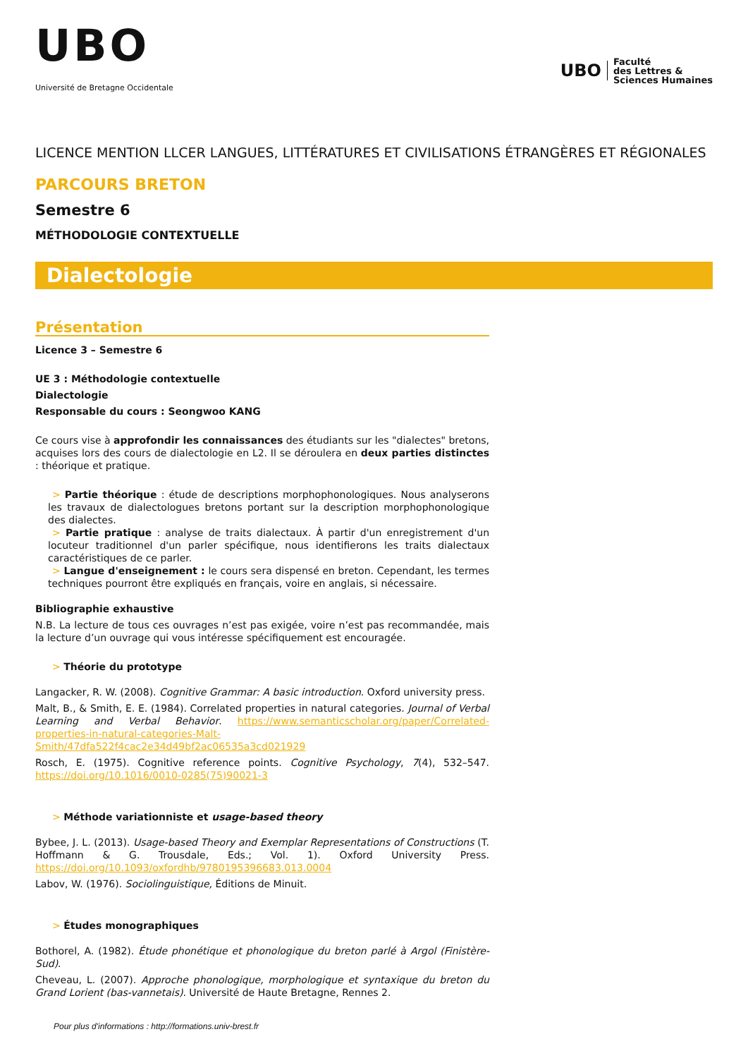UBO
Université de Bretagne Occidentale
UBO
Faculté
des Lettres &
Sciences Humaines
LICENCE MENTION LLCER LANGUES, LITTÉRATURES ET CIVILISATIONS ÉTRANGÈRES ET RÉGIONALES
PARCOURS BRETON
Semestre 6
MÉTHODOLOGIE CONTEXTUELLE
Dialectologie
Présentation
Licence 3 – Semestre 6
UE 3 : Méthodologie contextuelle
Dialectologie
Responsable du cours : Seongwoo KANG
Ce cours vise à approfondir les connaissances des étudiants sur les "dialectes" bretons, acquises lors des cours de dialectologie en L2. Il se déroulera en deux parties distinctes : théorique et pratique.
> Partie théorique : étude de descriptions morphophonologiques. Nous analyserons les travaux de dialectologues bretons portant sur la description morphophonologique des dialectes.
> Partie pratique : analyse de traits dialectaux. À partir d'un enregistrement d'un locuteur traditionnel d'un parler spécifique, nous identifierons les traits dialectaux caractéristiques de ce parler.
> Langue d'enseignement : le cours sera dispensé en breton. Cependant, les termes techniques pourront être expliqués en français, voire en anglais, si nécessaire.
Bibliographie exhaustive
N.B. La lecture de tous ces ouvrages n’est pas exigée, voire n’est pas recommandée, mais la lecture d’un ouvrage qui vous intéresse spécifiquement est encouragée.
> Théorie du prototype
Langacker, R. W. (2008). Cognitive Grammar: A basic introduction. Oxford university press.
Malt, B., & Smith, E. E. (1984). Correlated properties in natural categories. Journal of Verbal Learning and Verbal Behavior. https://www.semanticscholar.org/paper/Correlated-properties-in-natural-categories-Malt-Smith/47dfa522f4cac2e34d49bf2ac06535a3cd021929
Rosch, E. (1975). Cognitive reference points. Cognitive Psychology, 7(4), 532–547. https://doi.org/10.1016/0010-0285(75)90021-3
> Méthode variationniste et usage-based theory
Bybee, J. L. (2013). Usage-based Theory and Exemplar Representations of Constructions (T. Hoffmann & G. Trousdale, Eds.; Vol. 1). Oxford University Press. https://doi.org/10.1093/oxfordhb/9780195396683.013.0004
Labov, W. (1976). Sociolinguistique, Éditions de Minuit.
> Études monographiques
Bothorel, A. (1982). Étude phonétique et phonologique du breton parlé à Argol (Finistère-Sud).
Cheveau, L. (2007). Approche phonologique, morphologique et syntaxique du breton du Grand Lorient (bas-vannetais). Université de Haute Bretagne, Rennes 2.
Pour plus d'informations : http://formations.univ-brest.fr